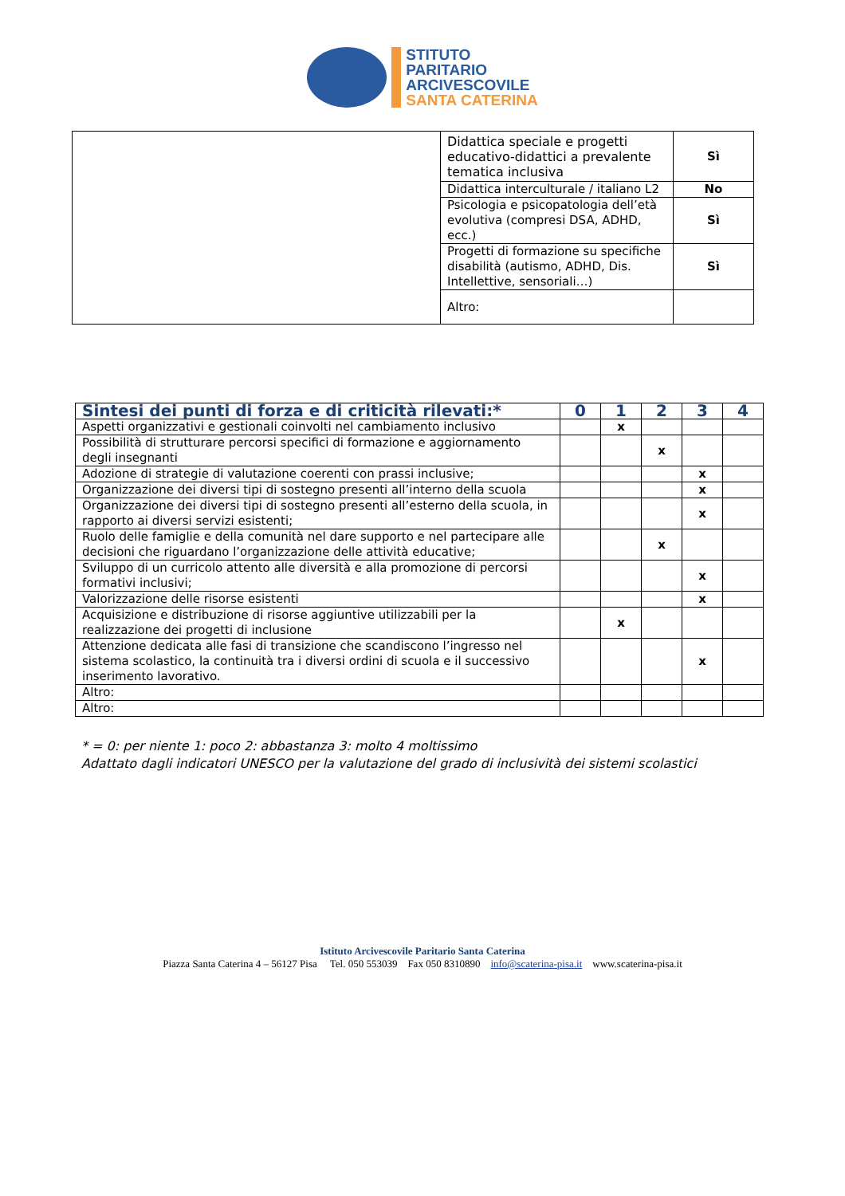STITUTO
PARITARIO
ARCIVESCOVILE
SANTA CATERINA
| | Didattica speciale e progetti educativo-didattici a prevalente tematica inclusiva | Sì |
| | Didattica interculturale / italiano L2 | No |
| | Psicologia e psicopatologia dell’età evolutiva (compresi DSA, ADHD, ecc.) | Sì |
| | Progetti di formazione su specifiche disabilità (autismo, ADHD, Dis. Intellettive, sensoriali…) | Sì |
| | Altro: | |
| Sintesi dei punti di forza e di criticità rilevati:* | 0 | 1 | 2 | 3 | 4 |
| --- | --- | --- | --- | --- | --- |
| Aspetti organizzativi e gestionali coinvolti nel cambiamento inclusivo | | x | | | |
| Possibilità di strutturare percorsi specifici di formazione e aggiornamento degli insegnanti | | | x | | |
| Adozione di strategie di valutazione coerenti con prassi inclusive; | | | | x | |
| Organizzazione dei diversi tipi di sostegno presenti all’interno della scuola | | | | x | |
| Organizzazione dei diversi tipi di sostegno presenti all’esterno della scuola, in rapporto ai diversi servizi esistenti; | | | | x | |
| Ruolo delle famiglie e della comunità nel dare supporto e nel partecipare alle decisioni che riguardano l’organizzazione delle attività educative; | | | x | | |
| Sviluppo di un curricolo attento alle diversità e alla promozione di percorsi formativi inclusivi; | | | | x | |
| Valorizzazione delle risorse esistenti | | | | x | |
| Acquisizione e distribuzione di risorse aggiuntive utilizzabili per la realizzazione dei progetti di inclusione | | x | | | |
| Attenzione dedicata alle fasi di transizione che scandiscono l’ingresso nel sistema scolastico, la continuità tra i diversi ordini di scuola e il successivo inserimento lavorativo. | | | | x | |
| Altro: | | | | | |
| Altro: | | | | | |
* = 0: per niente 1: poco 2: abbastanza 3: molto 4 moltissimo
Adattato dagli indicatori UNESCO per la valutazione del grado di inclusività dei sistemi scolastici
Istituto Arcivescovile Paritario Santa Caterina
Piazza Santa Caterina 4 – 56127 Pisa Tel. 050 553039 Fax 050 8310890 info@scaterina-pisa.it www.scaterina-pisa.it